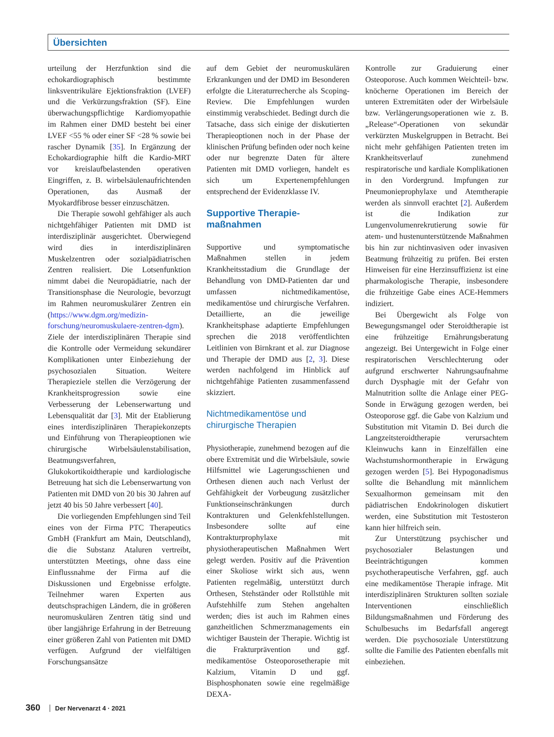Übersichten
urteilung der Herzfunktion sind die echokardiographisch bestimmte linksventrikuläre Ejektionsfraktion (LVEF) und die Verkürzungsfraktion (SF). Eine überwachungspflichtige Kardiomyopathie im Rahmen einer DMD besteht bei einer LVEF <55 % oder einer SF <28 % sowie bei rascher Dynamik [35]. In Ergänzung der Echokardiographie hilft die Kardio-MRT vor kreislaufbelastenden operativen Eingriffen, z. B. wirbelsäulenaufrichtenden Operationen, das Ausmaß der Myokardfibrose besser einzuschätzen.
Die Therapie sowohl gehfähiger als auch nichtgehfähiger Patienten mit DMD ist interdisziplinär ausgerichtet. Überwiegend wird dies in interdisziplinären Muskelzentren oder sozialpädiatrischen Zentren realisiert. Die Lotsenfunktion nimmt dabei die Neuropädiatrie, nach der Transitionsphase die Neurologie, bevorzugt im Rahmen neuromuskulärer Zentren ein (https://www.dgm.org/medizin-forschung/neuromuskulaere-zentren-dgm). Ziele der interdisziplinären Therapie sind die Kontrolle oder Vermeidung sekundärer Komplikationen unter Einbeziehung der psychosozialen Situation. Weitere Therapieziele stellen die Verzögerung der Krankheitsprogression sowie eine Verbesserung der Lebenserwartung und Lebensqualität dar [3]. Mit der Etablierung eines interdisziplinären Therapiekonzepts und Einführung von Therapieoptionen wie chirurgische Wirbelsäulenstabilisation, Beatmungsverfahren, Glukokortikoidtherapie und kardiologische Betreuung hat sich die Lebenserwartung von Patienten mit DMD von 20 bis 30 Jahren auf jetzt 40 bis 50 Jahre verbessert [40].
Die vorliegenden Empfehlungen sind Teil eines von der Firma PTC Therapeutics GmbH (Frankfurt am Main, Deutschland), die die Substanz Ataluren vertreibt, unterstützten Meetings, ohne dass eine Einflussnahme der Firma auf die Diskussionen und Ergebnisse erfolgte. Teilnehmer waren Experten aus deutschsprachigen Ländern, die in größeren neuromuskulären Zentren tätig sind und über langjährige Erfahrung in der Betreuung einer größeren Zahl von Patienten mit DMD verfügen. Aufgrund der vielfältigen Forschungsansätze
auf dem Gebiet der neuromuskulären Erkrankungen und der DMD im Besonderen erfolgte die Literaturrecherche als Scoping-Review. Die Empfehlungen wurden einstimmig verabschiedet. Bedingt durch die Tatsache, dass sich einige der diskutierten Therapieoptionen noch in der Phase der klinischen Prüfung befinden oder noch keine oder nur begrenzte Daten für ältere Patienten mit DMD vorliegen, handelt es sich um Expertenempfehlungen entsprechend der Evidenzklasse IV.
Supportive Therapie-
maßnahmen
Supportive und symptomatische Maßnahmen stellen in jedem Krankheitsstadium die Grundlage der Behandlung von DMD-Patienten dar und umfassen nichtmedikamentöse, medikamentöse und chirurgische Verfahren. Detaillierte, an die jeweilige Krankheitsphase adaptierte Empfehlungen sprechen die 2018 veröffentlichten Leitlinien von Birnkrant et al. zur Diagnose und Therapie der DMD aus [2, 3]. Diese werden nachfolgend im Hinblick auf nichtgehfähige Patienten zusammenfassend skizziert.
Nichtmedikamentöse und
chirurgische Therapien
Physiotherapie, zunehmend bezogen auf die obere Extremität und die Wirbelsäule, sowie Hilfsmittel wie Lagerungsschienen und Orthesen dienen auch nach Verlust der Gehfähigkeit der Vorbeugung zusätzlicher Funktionseinschränkungen durch Kontrakturen und Gelenkfehlstellungen. Insbesondere sollte auf eine Kontrakturprophylaxe mit physiotherapeutischen Maßnahmen Wert gelegt werden. Positiv auf die Prävention einer Skoliose wirkt sich aus, wenn Patienten regelmäßig, unterstützt durch Orthesen, Stehständer oder Rollstühle mit Aufstehhilfe zum Stehen angehalten werden; dies ist auch im Rahmen eines ganzheitlichen Schmerzmanagements ein wichtiger Baustein der Therapie. Wichtig ist die Frakturprävention und ggf. medikamentöse Osteoporosetherapie mit Kalzium, Vitamin D und ggf. Bisphosphonaten sowie eine regelmäßige DEXA-
Kontrolle zur Graduierung einer Osteoporose. Auch kommen Weichteil- bzw. knöcherne Operationen im Bereich der unteren Extremitäten oder der Wirbelsäule bzw. Verlängerungsoperationen wie z. B. „Release“-Operationen von sekundär verkürzten Muskelgruppen in Betracht. Bei nicht mehr gehfähigen Patienten treten im Krankheitsverlauf zunehmend respiratorische und kardiale Komplikationen in den Vordergrund. Impfungen zur Pneumonieprophylaxe und Atemtherapie werden als sinnvoll erachtet [2]. Außerdem ist die Indikation zur Lungenvolumenrekrutierung sowie für atem- und hustenunterstützende Maßnahmen bis hin zur nichtinvasiven oder invasiven Beatmung frühzeitig zu prüfen. Bei ersten Hinweisen für eine Herzinsuffizienz ist eine pharmakologische Therapie, insbesondere die frühzeitige Gabe eines ACE-Hemmers indiziert.
Bei Übergewicht als Folge von Bewegungsmangel oder Steroidtherapie ist eine frühzeitige Ernährungsberatung angezeigt. Bei Untergewicht in Folge einer respiratorischen Verschlechterung oder aufgrund erschwerter Nahrungsaufnahme durch Dysphagie mit der Gefahr von Malnutrition sollte die Anlage einer PEG-Sonde in Erwägung gezogen werden, bei Osteoporose ggf. die Gabe von Kalzium und Substitution mit Vitamin D. Bei durch die Langzeitsteroidtherapie verursachtem Kleinwuchs kann in Einzelfällen eine Wachstumshormontherapie in Erwägung gezogen werden [5]. Bei Hypogonadismus sollte die Behandlung mit männlichem Sexualhormon gemeinsam mit den pädiatrischen Endokrinologen diskutiert werden, eine Substitution mit Testosteron kann hier hilfreich sein.
Zur Unterstützung psychischer und psychosozialer Belastungen und Beeinträchtigungen kommen psychotherapeutische Verfahren, ggf. auch eine medikamentöse Therapie infrage. Mit interdisziplinären Strukturen sollten soziale Interventionen einschließlich Bildungsmaßnahmen und Förderung des Schulbesuchs im Bedarfsfall angeregt werden. Die psychosoziale Unterstützung sollte die Familie des Patienten ebenfalls mit einbeziehen.
360 Der Nervenarzt 4 · 2021